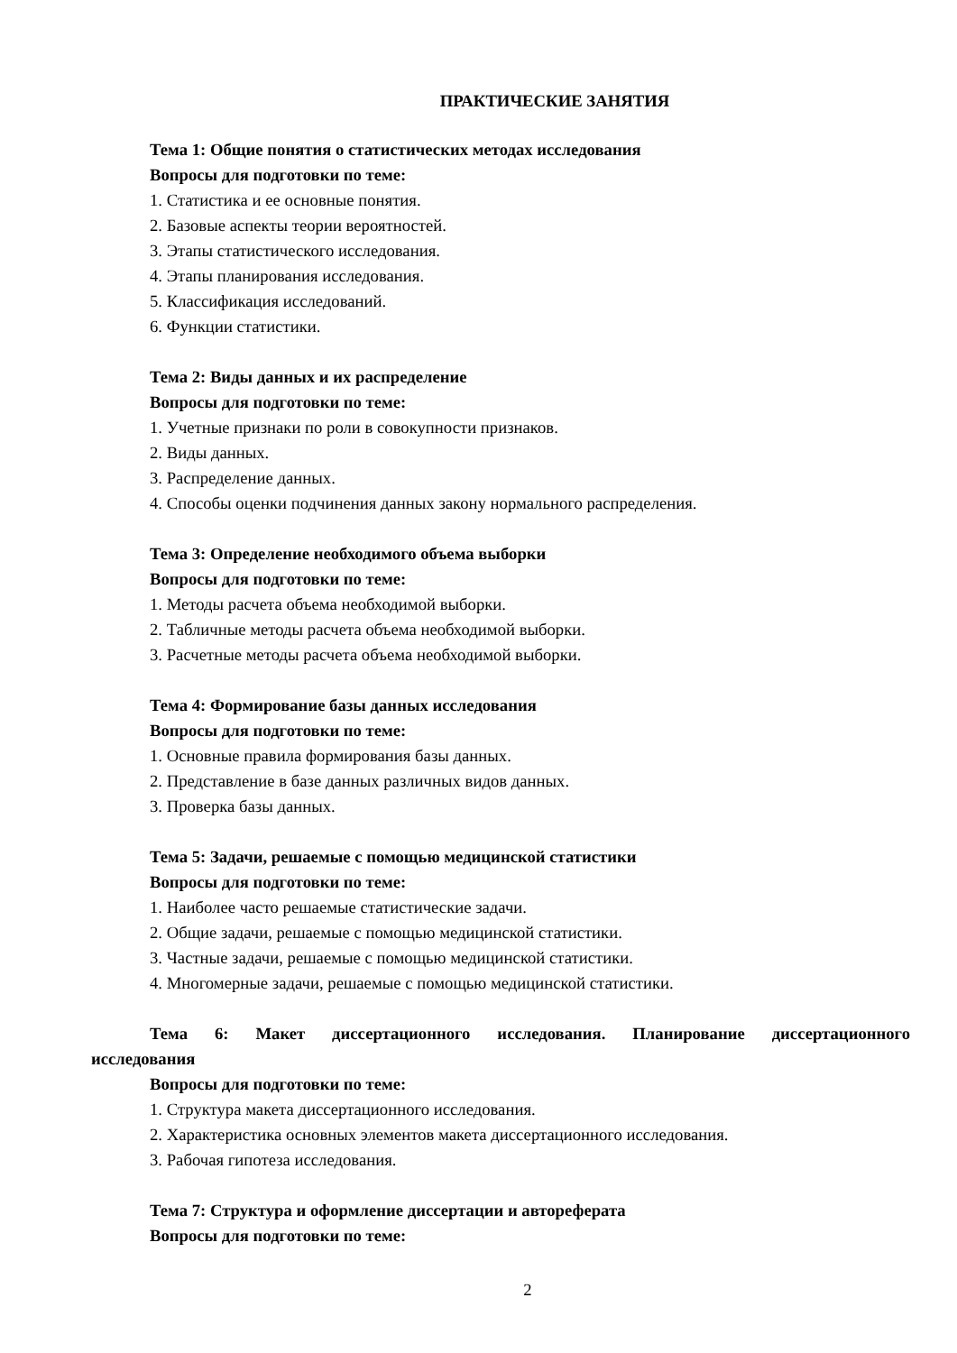ПРАКТИЧЕСКИЕ ЗАНЯТИЯ
Тема 1: Общие понятия о статистических методах исследования
Вопросы для подготовки по теме:
1. Статистика и ее основные понятия.
2. Базовые аспекты теории вероятностей.
3. Этапы статистического исследования.
4. Этапы планирования исследования.
5. Классификация исследований.
6. Функции статистики.
Тема 2: Виды данных и их распределение
Вопросы для подготовки по теме:
1. Учетные признаки по роли в совокупности признаков.
2. Виды данных.
3. Распределение данных.
4. Способы оценки подчинения данных закону нормального распределения.
Тема 3: Определение необходимого объема выборки
Вопросы для подготовки по теме:
1. Методы расчета объема необходимой выборки.
2. Табличные методы расчета объема необходимой выборки.
3. Расчетные методы расчета объема необходимой выборки.
Тема 4: Формирование базы данных исследования
Вопросы для подготовки по теме:
1. Основные правила формирования базы данных.
2. Представление в базе данных различных видов данных.
3. Проверка базы данных.
Тема 5: Задачи, решаемые с помощью медицинской статистики
Вопросы для подготовки по теме:
1. Наиболее часто решаемые статистические задачи.
2. Общие задачи, решаемые с помощью медицинской статистики.
3. Частные задачи, решаемые с помощью медицинской статистики.
4. Многомерные задачи, решаемые с помощью медицинской статистики.
Тема 6: Макет диссертационного исследования. Планирование диссертационного
исследования
Вопросы для подготовки по теме:
1. Структура макета диссертационного исследования.
2. Характеристика основных элементов макета диссертационного исследования.
3. Рабочая гипотеза исследования.
Тема 7: Структура и оформление диссертации и автореферата
Вопросы для подготовки по теме:
2